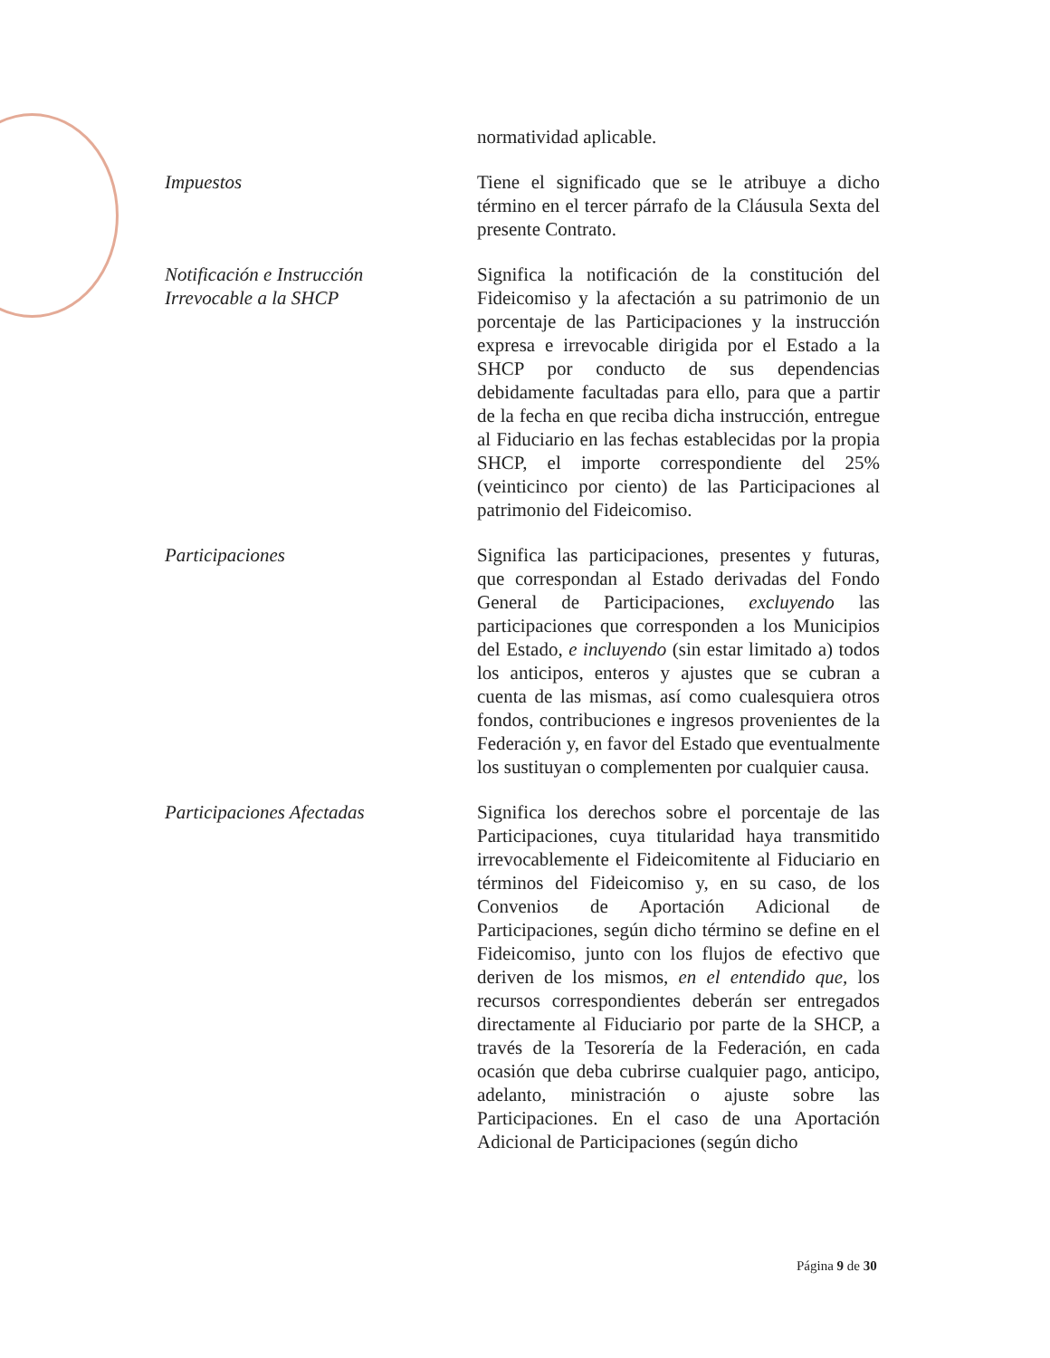normatividad aplicable.
Impuestos Tiene el significado que se le atribuye a dicho término en el tercer párrafo de la Cláusula Sexta del presente Contrato.
Notificación e Instrucción
Irrevocable a la SHCP
Significa la notificación de la constitución del Fideicomiso y la afectación a su patrimonio de un porcentaje de las Participaciones y la instrucción expresa e irrevocable dirigida por el Estado a la SHCP por conducto de sus dependencias debidamente facultadas para ello, para que a partir de la fecha en que reciba dicha instrucción, entregue al Fiduciario en las fechas establecidas por la propia SHCP, el importe correspondiente del 25% (veinticinco por ciento) de las Participaciones al patrimonio del Fideicomiso.
Participaciones Significa las participaciones, presentes y futuras, que correspondan al Estado derivadas del Fondo General de Participaciones, excluyendo las participaciones que corresponden a los Municipios del Estado, e incluyendo (sin estar limitado a) todos los anticipos, enteros y ajustes que se cubran a cuenta de las mismas, así como cualesquiera otros fondos, contribuciones e ingresos provenientes de la Federación y, en favor del Estado que eventualmente los sustituyan o complementen por cualquier causa.
Participaciones Afectadas Significa los derechos sobre el porcentaje de las Participaciones, cuya titularidad haya transmitido irrevocablemente el Fideicomitente al Fiduciario en términos del Fideicomiso y, en su caso, de los Convenios de Aportación Adicional de Participaciones, según dicho término se define en el Fideicomiso, junto con los flujos de efectivo que deriven de los mismos, en el entendido que, los recursos correspondientes deberán ser entregados directamente al Fiduciario por parte de la SHCP, a través de la Tesorería de la Federación, en cada ocasión que deba cubrirse cualquier pago, anticipo, adelanto, ministración o ajuste sobre las Participaciones. En el caso de una Aportación Adicional de Participaciones (según dicho
Página 9 de 30